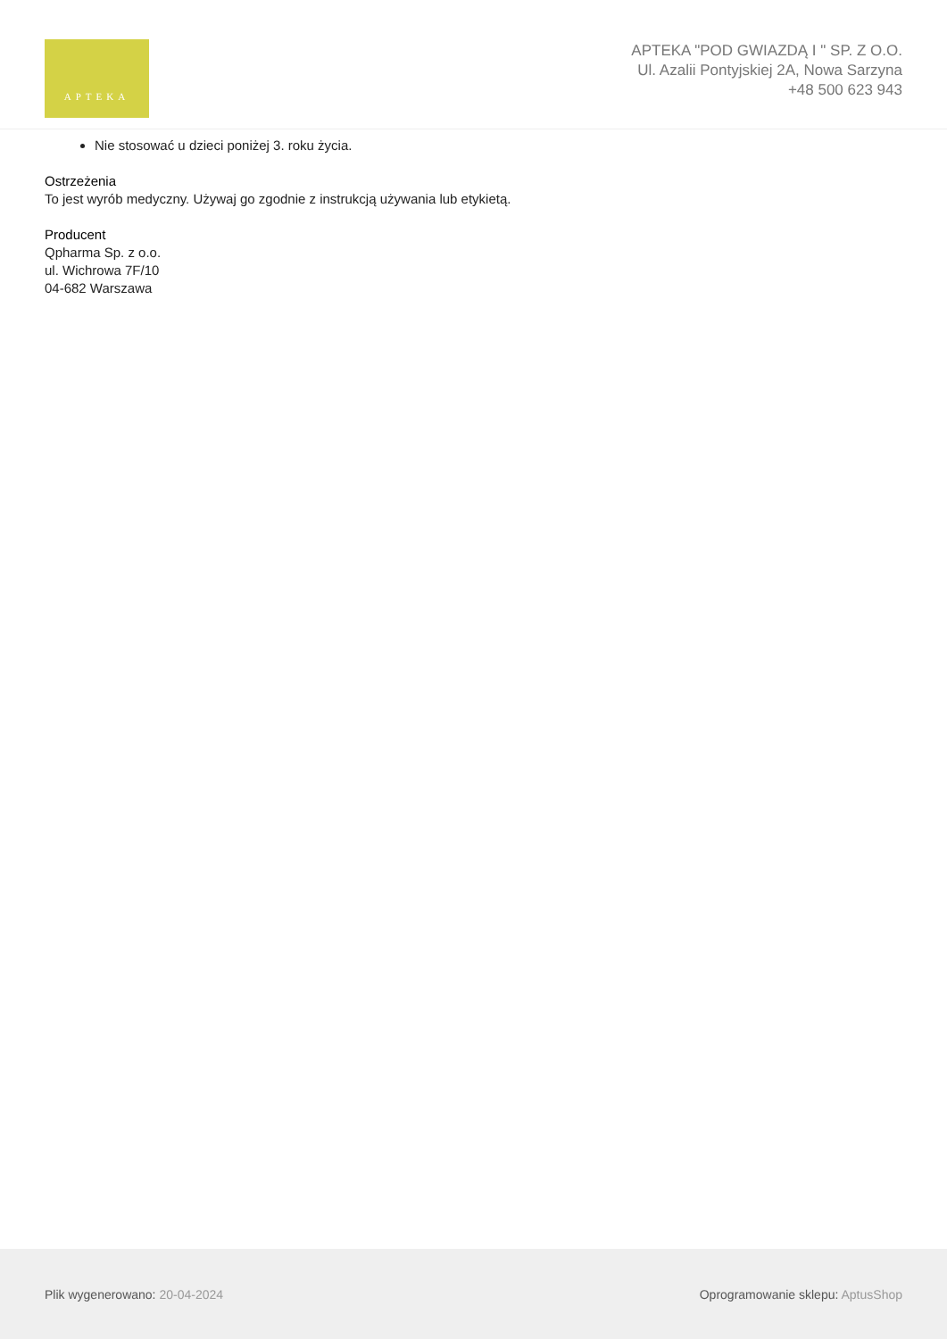APTEKA
APTEKA "POD GWIAZDĄ I " SP. Z O.O.
Ul. Azalii Pontyjskiej 2A, Nowa Sarzyna
+48 500 623 943
Nie stosować u dzieci poniżej 3. roku życia.
Ostrzeżenia
To jest wyrób medyczny. Używaj go zgodnie z instrukcją używania lub etykietą.
Producent
Qpharma Sp. z o.o.
ul. Wichrowa 7F/10
04-682 Warszawa
Plik wygenerowano: 20-04-2024
Oprogramowanie sklepu: AptusShop